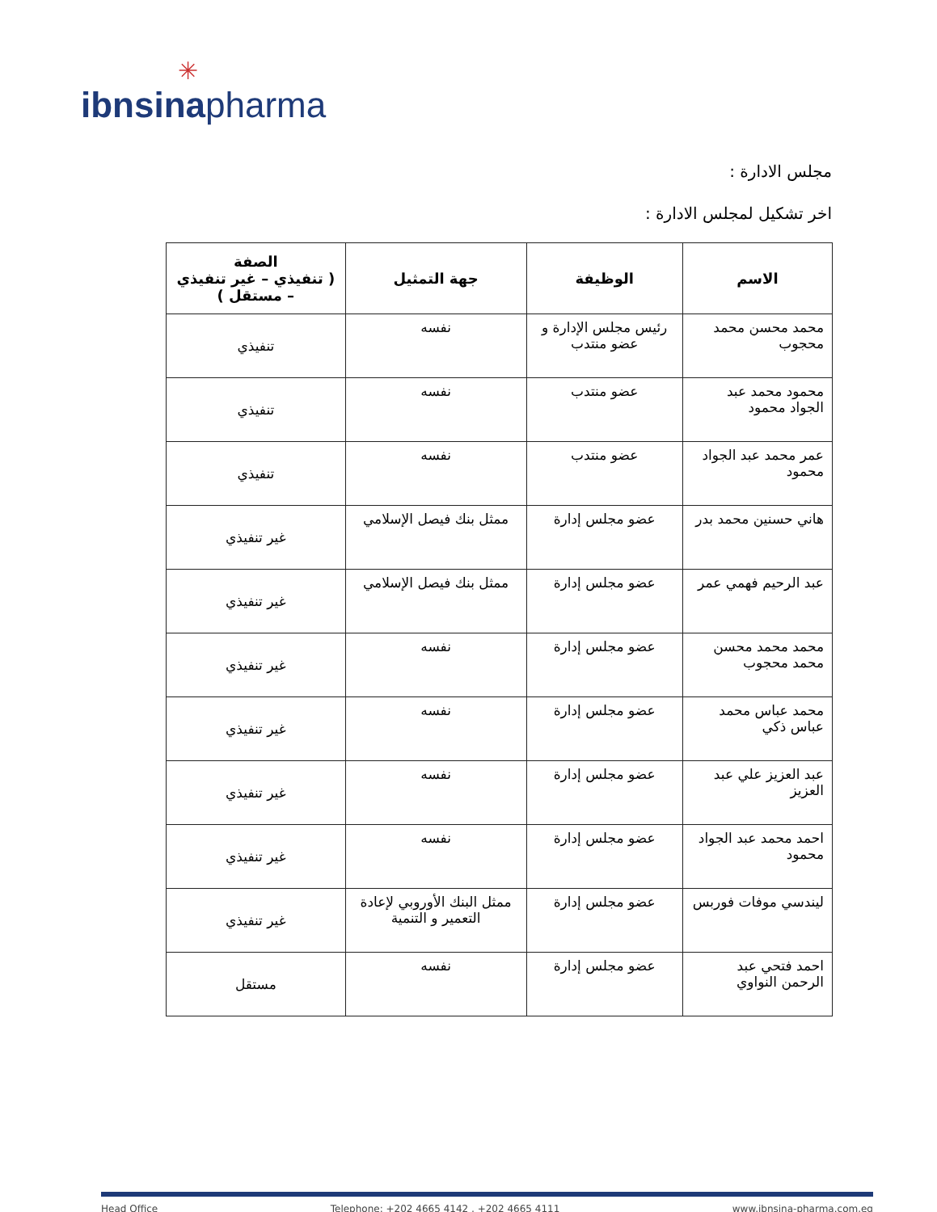✳
ibnsina pharma
مجلس الادارة :
اخر تشكيل لمجلس الادارة :
| الاسم | الوظيفة | جهة التمثيل | الصفة ( تنفيذي – غير تنفيذي – مستقل ) |
| --- | --- | --- | --- |
| محمد محسن محمد محجوب | رئيس مجلس الإدارة و عضو منتدب | نفسه | تنفيذي |
| محمود محمد عبد الجواد محمود | عضو منتدب | نفسه | تنفيذي |
| عمر محمد عبد الجواد محمود | عضو منتدب | نفسه | تنفيذي |
| هاني حسنين محمد بدر | عضو مجلس إدارة | ممثل بنك فيصل الإسلامي | غير تنفيذي |
| عبد الرحيم فهمي عمر | عضو مجلس إدارة | ممثل بنك فيصل الإسلامي | غير تنفيذي |
| محمد محمد محسن محمد محجوب | عضو مجلس إدارة | نفسه | غير تنفيذي |
| محمد عباس محمد عباس ذكي | عضو مجلس إدارة | نفسه | غير تنفيذي |
| عبد العزيز علي عبد العزيز | عضو مجلس إدارة | نفسه | غير تنفيذي |
| احمد محمد عبد الجواد محمود | عضو مجلس إدارة | نفسه | غير تنفيذي |
| ليندسي موفات فوربس | عضو مجلس إدارة | ممثل البنك الأوروبي لإعادة التعمير و التنمية | غير تنفيذي |
| احمد فتحي عبد الرحمن النواوي | عضو مجلس إدارة | نفسه | مستقل |
Head Office Telephone: +202 4665 4142 , +202 4665 4111 www.ibnsina-pharma.com.eg